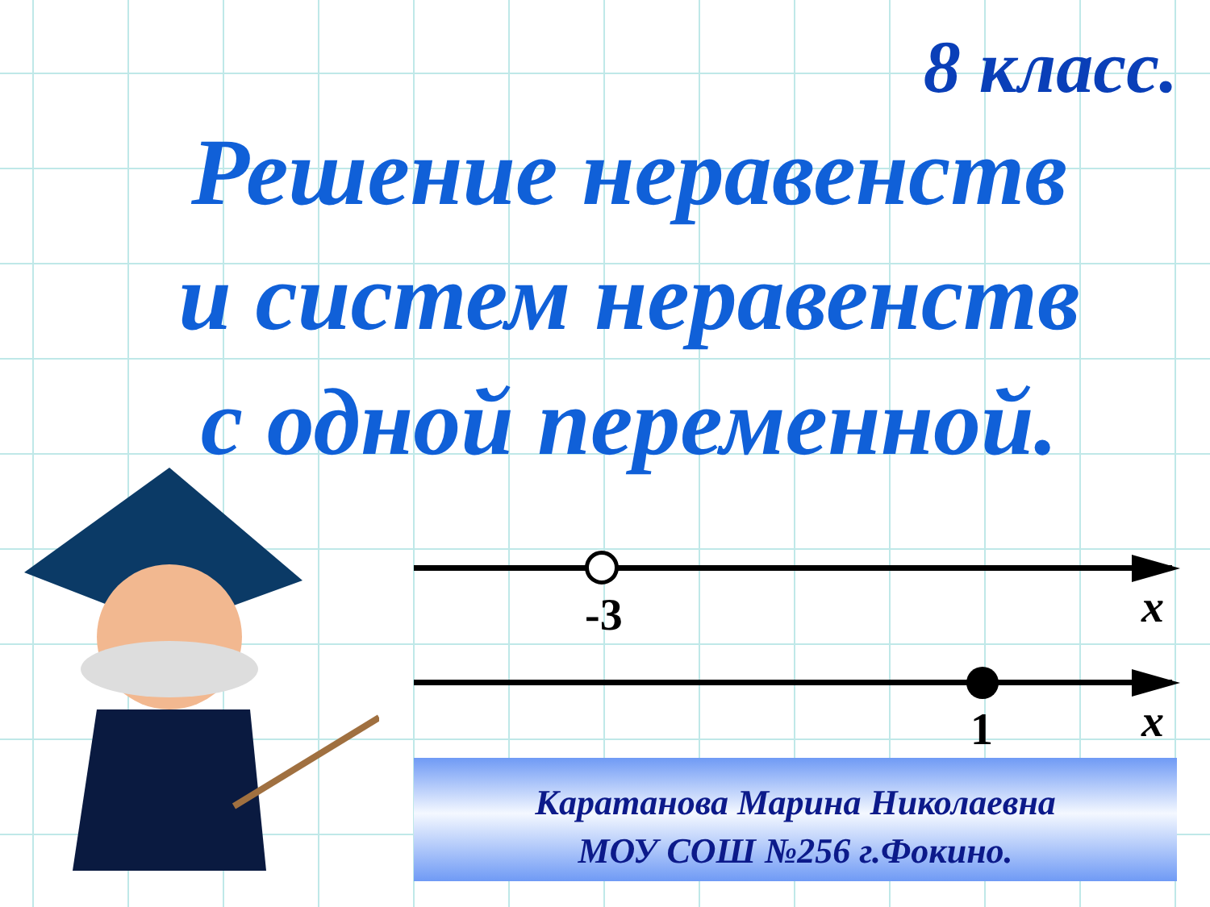8 класс.
Решение неравенств
и систем неравенств
с одной переменной.
-3 x
1 x
Каратанова Марина Николаевна
МОУ СОШ №256 г.Фокино.